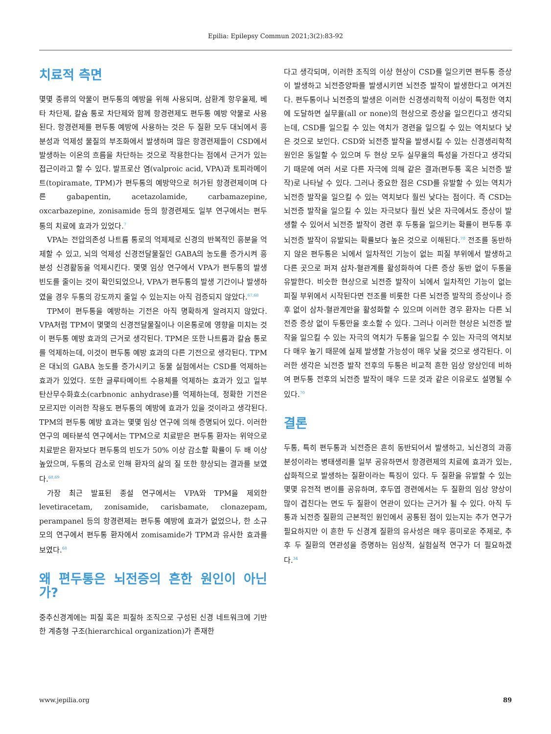Epilia: Epilepsy Commun 2021;3(2):83-92
치료적 측면
몇몇 종류의 약물이 편두통의 예방을 위해 사용되며, 삼환계 항우울제, 베타 차단제, 칼슘 통로 차단제와 함께 항경련제도 편두통 예방 약물로 사용된다. 항경련제를 편두통 예방에 사용하는 것은 두 질환 모두 대뇌에서 흥분성과 억제성 물질의 부조화에서 발생하며 많은 항경련제들이 CSD에서 발생하는 이온의 흐름을 차단하는 것으로 작용한다는 점에서 근거가 있는 접근이라고 할 수 있다. 발프로산 염(valproic acid, VPA)과 토피라메이트(topiramate, TPM)가 편두통의 예방약으로 허가된 항경련제이며 다른 gabapentin, acetazolamide, carbamazepine, oxcarbazepine, zonisamide 등의 항경련제도 일부 연구에서는 편두통의 치료에 효과가 있었다.<sup>7</sup>
VPA는 전압의존성 나트륨 통로의 억제제로 신경의 반복적인 흥분을 억제할 수 있고, 뇌의 억제성 신경전달물질인 GABA의 농도를 증가시켜 흥분성 신경활동을 억제시킨다. 몇몇 임상 연구에서 VPA가 편두통의 발생 빈도를 줄이는 것이 확인되었으나, VPA가 편두통의 발생 기간이나 발생하였을 경우 두통의 강도까지 줄일 수 있는지는 아직 검증되지 않았다.<sup>67,68</sup>
TPM이 편두통을 예방하는 기전은 아직 명확하게 알려지지 않았다. VPA처럼 TPM이 몇몇의 신경전달물질이나 이온통로에 영향을 미치는 것이 편두통 예방 효과의 근거로 생각된다. TPM은 또한 나트륨과 칼슘 통로를 억제하는데, 이것이 편두통 예방 효과의 다른 기전으로 생각된다. TPM은 대뇌의 GABA 농도를 증가시키고 동물 실험에서는 CSD를 억제하는 효과가 있었다. 또한 글루타메이트 수용체를 억제하는 효과가 있고 일부 탄산무수화효소(carbnonic anhydrase)를 억제하는데, 정확한 기전은 모르지만 이러한 작용도 편두통의 예방에 효과가 있을 것이라고 생각된다. TPM의 편두통 예방 효과는 몇몇 임상 연구에 의해 증명되어 있다. 이러한 연구의 메타분석 연구에서는 TPM으로 치료받은 편두통 환자는 위약으로 치료받은 환자보다 편두통의 빈도가 50% 이상 감소할 확률이 두 배 이상 높았으며, 두통의 감소로 인해 환자의 삶의 질 또한 향상되는 결과를 보였다.<sup>68,69</sup>
가장 최근 발표된 종설 연구에서는 VPA와 TPM을 제외한 levetiracetam, zonisamide, carisbamate, clonazepam, perampanel 등의 항경련제는 편두통 예방에 효과가 없었으나, 한 소규모의 연구에서 편두통 환자에서 zomisamide가 TPM과 유사한 효과를 보였다.<sup>68</sup>
왜 편두통은 뇌전증의 흔한 원인이 아닌가?
중추신경계에는 피질 혹은 피질하 조직으로 구성된 신경 네트워크에 기반한 계층형 구조(hierarchical organization)가 존재한
다고 생각되며, 이러한 조직의 이상 현상이 CSD를 일으키면 편두통 증상이 발생하고 뇌전증양파를 발생시키면 뇌전증 발작이 발생한다고 여겨진다. 편두통이나 뇌전증의 발생은 이러한 신경생리학적 이상이 특정한 역치에 도달하면 실무율(all or none)의 현상으로 증상을 일으킨다고 생각되는데, CSD를 일으킬 수 있는 역치가 경련을 일으킬 수 있는 역치보다 낮은 것으로 보인다. CSD와 뇌전증 발작을 발생시킬 수 있는 신경생리학적 원인은 동일할 수 있으며 두 현상 모두 실무율의 특성을 가진다고 생각되기 때문에 여러 서로 다른 자극에 의해 같은 결과(편두통 혹은 뇌전증 발작)로 나타날 수 있다. 그러나 중요한 점은 CSD를 유발할 수 있는 역치가 뇌전증 발작을 일으킬 수 있는 역치보다 훨씬 낮다는 점이다. 즉 CSD는 뇌전증 발작을 일으킬 수 있는 자극보다 훨씬 낮은 자극에서도 증상이 발생할 수 있어서 뇌전증 발작이 경련 후 두통을 일으키는 확률이 편두통 후 뇌전증 발작이 유발되는 확률보다 높은 것으로 이해된다.<sup>70</sup> 전조를 동반하지 않은 편두통은 뇌에서 일차적인 기능이 없는 피질 부위에서 발생하고 다른 곳으로 퍼져 삼차-혈관계를 활성화하여 다른 증상 동반 없이 두통을 유발한다. 비슷한 현상으로 뇌전증 발작이 뇌에서 일차적인 기능이 없는 피질 부위에서 시작된다면 전조를 비롯한 다른 뇌전증 발작의 증상이나 증후 없이 삼차-혈관계만을 활성화할 수 있으며 이러한 경우 환자는 다른 뇌전증 증상 없이 두통만을 호소할 수 있다. 그러나 이러한 현상은 뇌전증 발작을 일으킬 수 있는 자극의 역치가 두통을 일으킬 수 있는 자극의 역치보다 매우 높기 때문에 실제 발생할 가능성이 매우 낮을 것으로 생각된다. 이러한 생각은 뇌전증 발작 전후의 두통은 비교적 흔한 임상 양상인데 비하여 편두통 전후의 뇌전증 발작이 매우 드문 것과 같은 이유로도 설명될 수 있다.<sup>70</sup>
결론
두통, 특히 편두통과 뇌전증은 흔히 동반되어서 발생하고, 뇌신경의 과흥분성이라는 병태생리를 일부 공유하면서 항경련제의 치료에 효과가 있는, 삽화적으로 발생하는 질환이라는 특징이 있다. 두 질환을 유발할 수 있는 몇몇 유전적 변이를 공유하며, 후두엽 경련에서는 두 질환의 임상 양상이 많이 겹친다는 면도 두 질환이 연관이 있다는 근거가 될 수 있다. 아직 두통과 뇌전증 질환의 근본적인 원인에서 공통된 점이 있는지는 추가 연구가 필요하지만 이 흔한 두 신경계 질환의 유사성은 매우 흥미로운 주제로, 추후 두 질환의 연관성을 증명하는 임상적, 실험실적 연구가 더 필요하겠다.<sup>34</sup>
www.jepilia.org 89